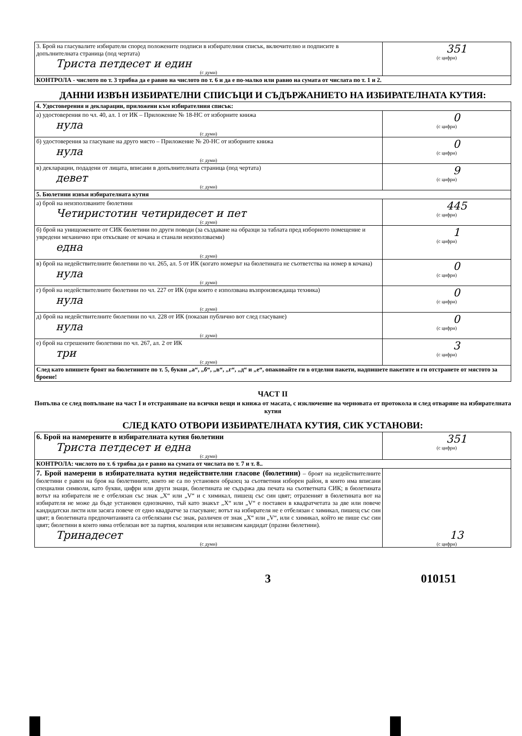| 3. Брой на гласувалите избиратели според положените подписи в избирателния списък, включително и подписите в допълнителната страница (под чертата) Триста петдесет и един (с думи) | 351 (с цифри) |
| КОНТРОЛА - числото по т. 3 трябва да е равно на числото по т. 6 и да е по-малко или равно на сумата от числата по т. 1 и 2. | |
ДАННИ ИЗВЪН ИЗБИРАТЕЛНИ СПИСЪЦИ И СЪДЪРЖАНИЕТО НА ИЗБИРАТЕЛНАТА КУТИЯ:
| 4. Удостоверения и декларации, приложени към избирателния списък: | |
| а) удостоверения по чл. 40, ал. 1 от ИК – Приложение № 18-НС от изборните книжа нула (с думи) | 0 (с цифри) |
| б) удостоверения за гласуване на друго място – Приложение № 20-НС от изборните книжа нула (с думи) | 0 (с цифри) |
| в) декларации, подадени от лицата, вписани в допълнителната страница (под чертата) девет (с думи) | 9 (с цифри) |
| 5. Бюлетини извън избирателната кутия | |
| а) брой на неизползваните бюлетини Четиристотин четиридесет и пет (с думи) | 445 (с цифри) |
| б) брой на унищожените от СИК бюлетини по други поводи (за създаване на образци за таблата пред изборното помещение и увредени механично при откъсване от кочана и станали неизползваеми) една (с думи) | 1 (с цифри) |
| в) брой на недействителните бюлетини по чл. 265, ал. 5 от ИК (когато номерът на бюлетината не съответства на номер в кочана) нула (с думи) | 0 (с цифри) |
| г) брой на недействителните бюлетини по чл. 227 от ИК (при които е използвана възпроизвеждаща техника) нула (с думи) | 0 (с цифри) |
| д) брой на недействителните бюлетини по чл. 228 от ИК (показан публично вот след гласуване) нула (с думи) | 0 (с цифри) |
| е) брой на сгрешените бюлетини по чл. 267, ал. 2 от ИК три (с думи) | 3 (с цифри) |
| След като впишете броят на бюлетините по т. 5, букви „а“, „б“, „в“, „г“, „д“ и „е“, опаковайте ги в отделни пакети, надпишете пакетите и ги отстранете от мястото за броене! | |
ЧАСТ II
Попълва се след попълване на част I и отстраняване на всички вещи и книжа от масата, с изключение на черновата от протокола и след отваряне на избирателната кутия
СЛЕД КАТО ОТВОРИ ИЗБИРАТЕЛНАТА КУТИЯ, СИК УСТАНОВИ:
| 6. Брой на намерените в избирателната кутия бюлетини Триста петдесет и една (с думи) | 351 (с цифри) |
| КОНТРОЛА: числото по т. 6 трябва да е равно на сумата от числата по т. 7 и т. 8.. | |
| 7. Брой намерени в избирателната кутия недействителни гласове (бюлетини) – броят на недействителните бюлетини е равен на броя на бюлетините, които не са по установен образец за съответния изборен район, в които има вписани специални символи, като букви, цифри или други знаци, бюлетината не съдържа два печата на съответната СИК; в бюлетината вотът на избирателя не е отбелязан със знак „X“ или „V“ и с химикал, пишещ със син цвят; отразеният в бюлетината вот на избирателя не може да бъде установен еднозначно, тъй като знакът „X“ или „V“ е поставен в квадратчетата за две или повече кандидатски листи или засяга повече от едно квадратче за гласуване; вотът на избирателя не е отбелязан с химикал, пишещ със син цвят; в бюлетината предпочитанията са отбелязани със знак, различен от знак „X“ или „V“, или с химикал, който не пише със син цвят; бюлетини в които няма отбелязан вот за партия, коалиция или независим кандидат (празни бюлетини). Тринадесет (с думи) | 13 (с цифри) |
3 010151